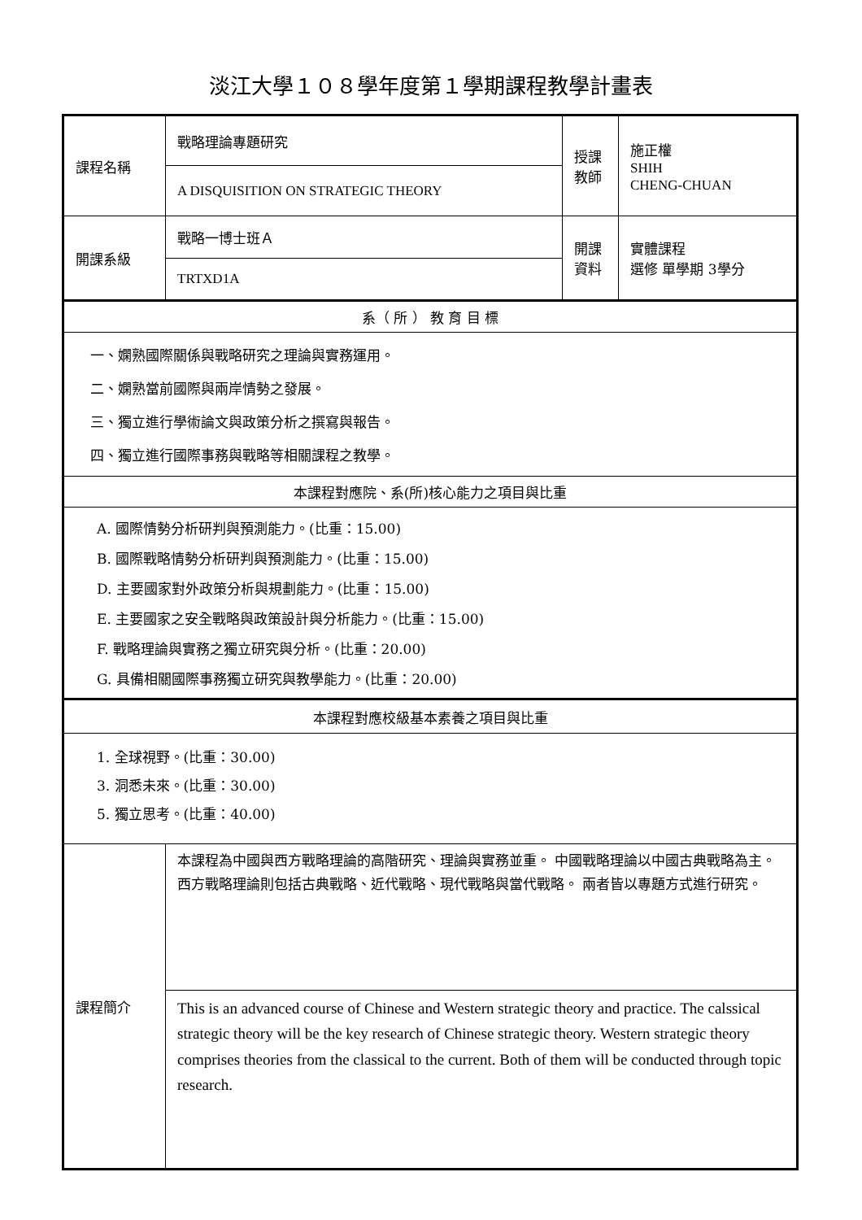淡江大學１０８學年度第１學期課程教學計畫表
| 課程名稱 | 戰略理論專題研究 | 授課 教師 | 施正權 SHIH CHENG-CHUAN |
| | A DISQUISITION ON STRATEGIC THEORY | | |
| 開課系級 | 戰略一博士班Ａ | 開課 資料 | 實體課程 選修 單學期 3學分 |
| | TRTXD1A | | |
| 系（ 所 ） 教 育 目 標 | | | |
| 一、嫻熟國際關係與戰略研究之理論與實務運用。 二、嫻熟當前國際與兩岸情勢之發展。 三、獨立進行學術論文與政策分析之撰寫與報告。 四、獨立進行國際事務與戰略等相關課程之教學。 | | | |
| 本課程對應院、系(所)核心能力之項目與比重 | | | |
| A. 國際情勢分析研判與預測能力。(比重：15.00) B. 國際戰略情勢分析研判與預測能力。(比重：15.00) D. 主要國家對外政策分析與規劃能力。(比重：15.00) E. 主要國家之安全戰略與政策設計與分析能力。(比重：15.00) F. 戰略理論與實務之獨立研究與分析。(比重：20.00) G. 具備相關國際事務獨立研究與教學能力。(比重：20.00) | | | |
| 本課程對應校級基本素養之項目與比重 | | | |
| 1. 全球視野。(比重：30.00) 3. 洞悉未來。(比重：30.00) 5. 獨立思考。(比重：40.00) | | | |
| 課程簡介 | 本課程為中國與西方戰略理論的高階研究、理論與實務並重。 中國戰略理論以中國古典戰略為主。 西方戰略理論則包括古典戰略、近代戰略、現代戰略與當代戰略。 兩者皆以專題方式進行研究。 | | |
| | This is an advanced course of Chinese and Western strategic theory and practice. The calssical strategic theory will be the key research of Chinese strategic theory. Western strategic theory comprises theories from the classical to the current. Both of them will be conducted through topic research. | | |